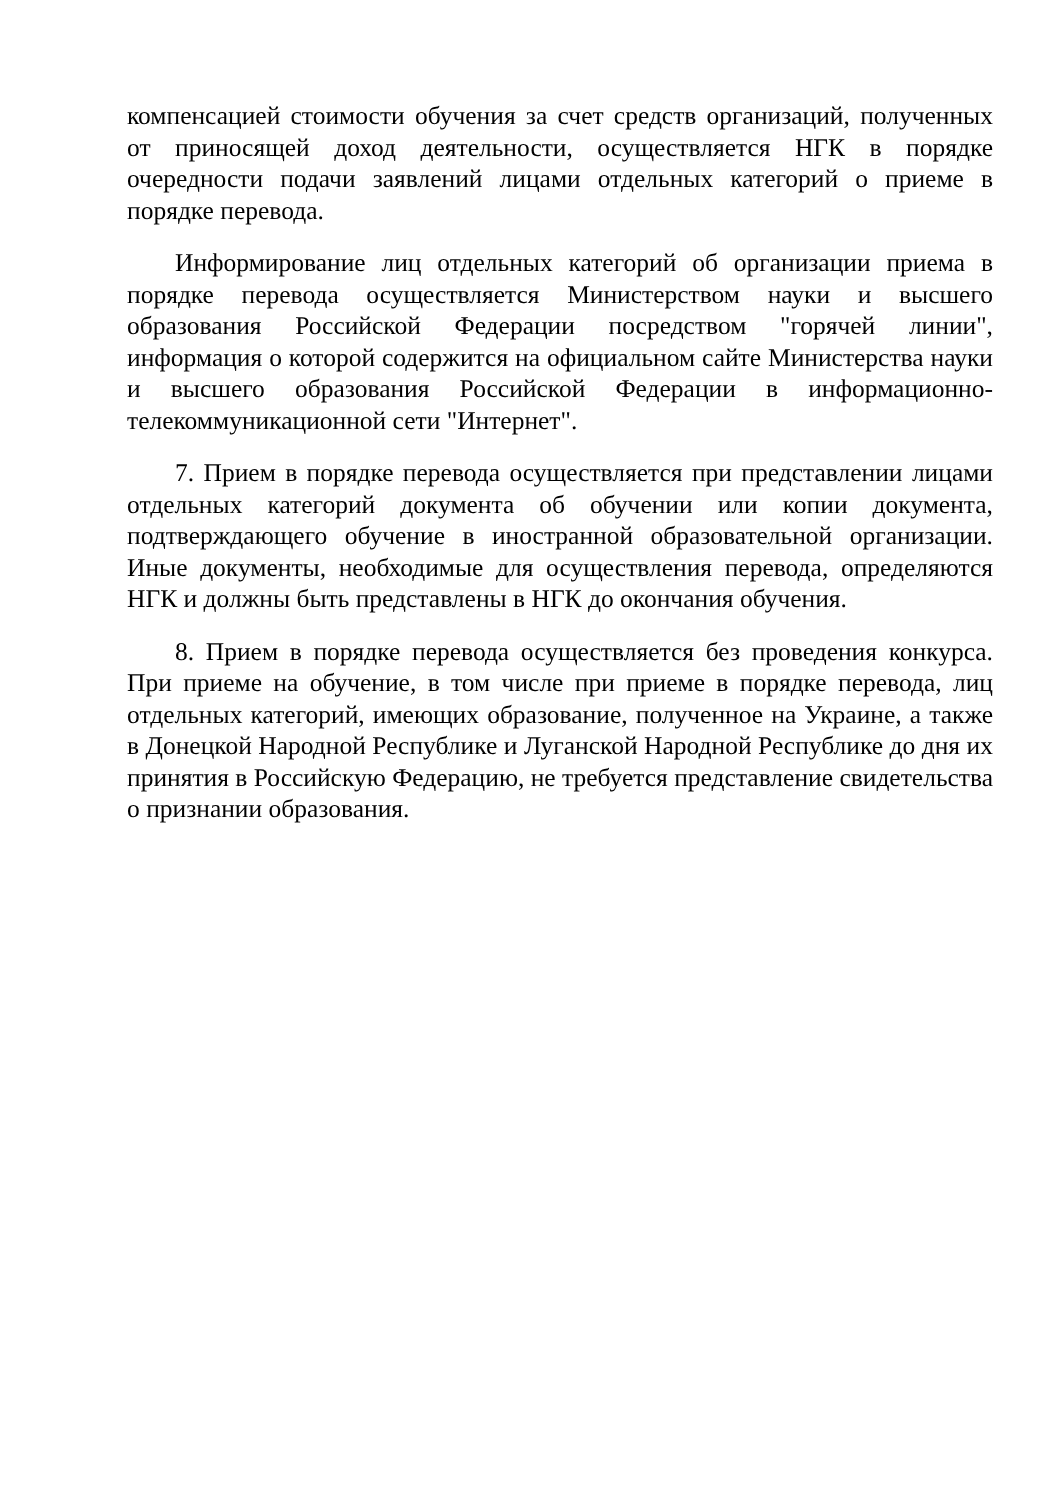компенсацией стоимости обучения за счет средств организаций, полученных от приносящей доход деятельности, осуществляется НГК в порядке очередности подачи заявлений лицами отдельных категорий о приеме в порядке перевода.
Информирование лиц отдельных категорий об организации приема в порядке перевода осуществляется Министерством науки и высшего образования Российской Федерации посредством "горячей линии", информация о которой содержится на официальном сайте Министерства науки и высшего образования Российской Федерации в информационно-телекоммуникационной сети "Интернет".
7. Прием в порядке перевода осуществляется при представлении лицами отдельных категорий документа об обучении или копии документа, подтверждающего обучение в иностранной образовательной организации. Иные документы, необходимые для осуществления перевода, определяются НГК и должны быть представлены в НГК до окончания обучения.
8. Прием в порядке перевода осуществляется без проведения конкурса. При приеме на обучение, в том числе при приеме в порядке перевода, лиц отдельных категорий, имеющих образование, полученное на Украине, а также в Донецкой Народной Республике и Луганской Народной Республике до дня их принятия в Российскую Федерацию, не требуется представление свидетельства о признании образования.